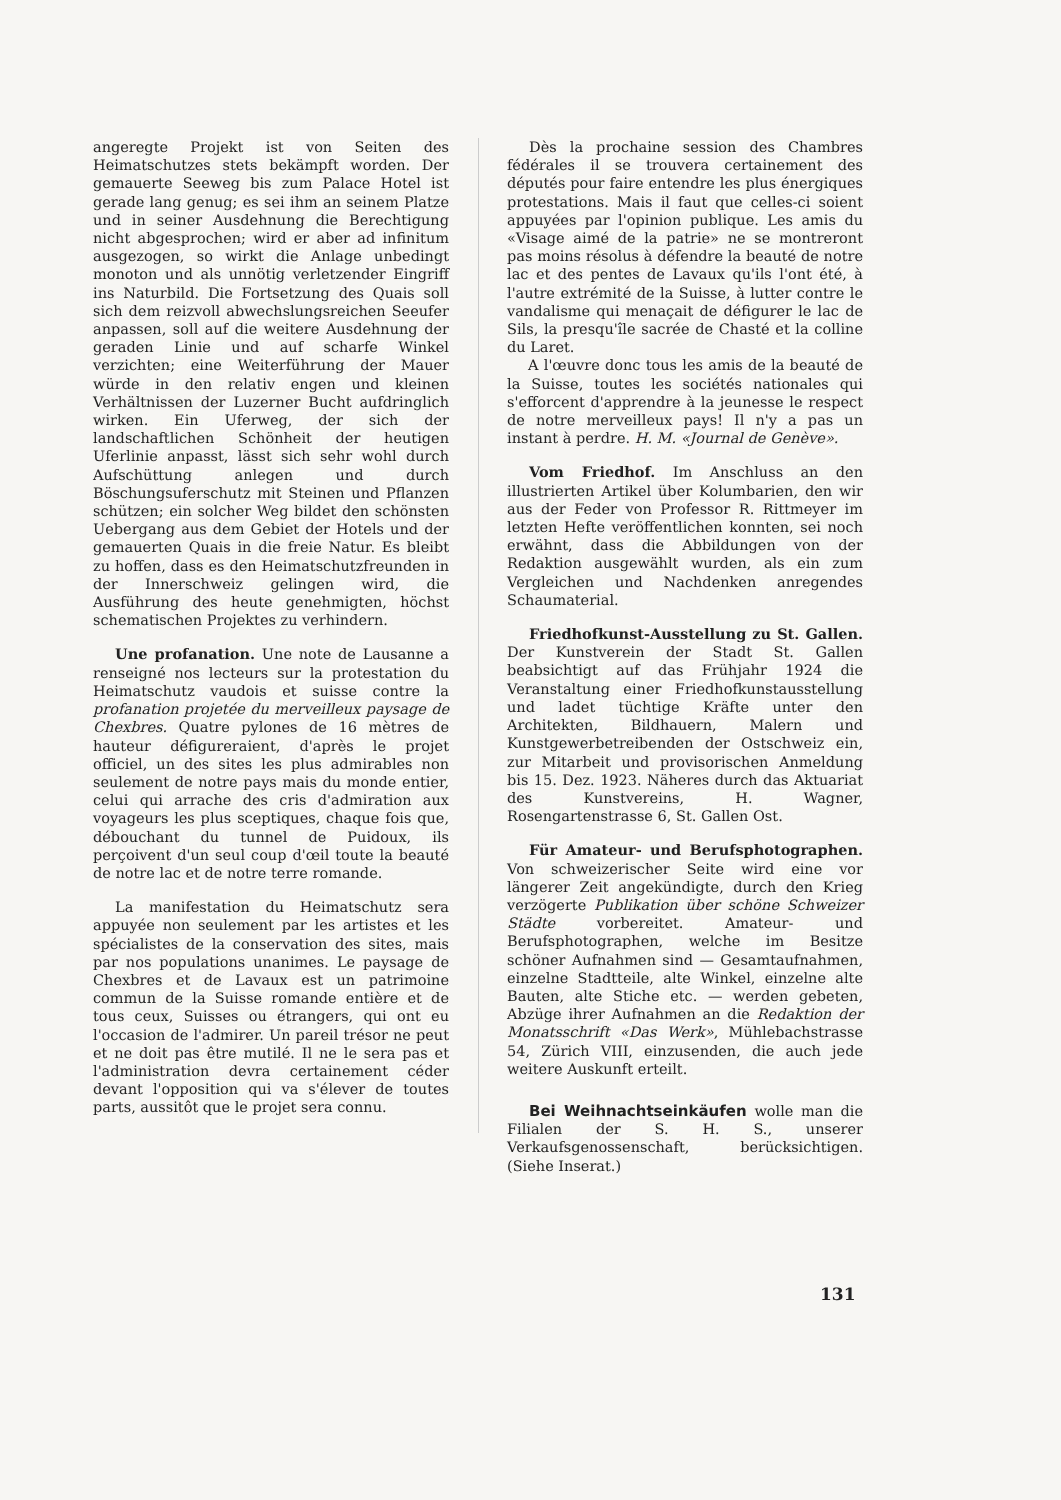angeregte Projekt ist von Seiten des Heimatschutzes stets bekämpft worden. Der gemauerte Seeweg bis zum Palace Hotel ist gerade lang genug; es sei ihm an seinem Platze und in seiner Ausdehnung die Berechtigung nicht abgesprochen; wird er aber ad infinitum ausgezogen, so wirkt die Anlage unbedingt monoton und als unnötig verletzender Eingriff ins Naturbild. Die Fortsetzung des Quais soll sich dem reizvoll abwechslungsreichen Seeufer anpassen, soll auf die weitere Ausdehnung der geraden Linie und auf scharfe Winkel verzichten; eine Weiterführung der Mauer würde in den relativ engen und kleinen Verhältnissen der Luzerner Bucht aufdringlich wirken. Ein Uferweg, der sich der landschaftlichen Schönheit der heutigen Uferlinie anpasst, lässt sich sehr wohl durch Aufschüttung anlegen und durch Böschungsuferschutz mit Steinen und Pflanzen schützen; ein solcher Weg bildet den schönsten Uebergang aus dem Gebiet der Hotels und der gemauerten Quais in die freie Natur. Es bleibt zu hoffen, dass es den Heimatschutzfreunden in der Innerschweiz gelingen wird, die Ausführung des heute genehmigten, höchst schematischen Projektes zu verhindern.
Une profanation. Une note de Lausanne a renseigné nos lecteurs sur la protestation du Heimatschutz vaudois et suisse contre la profanation projetée du merveilleux paysage de Chexbres. Quatre pylones de 16 mètres de hauteur défigureraient, d'après le projet officiel, un des sites les plus admirables non seulement de notre pays mais du monde entier, celui qui arrache des cris d'admiration aux voyageurs les plus sceptiques, chaque fois que, débouchant du tunnel de Puidoux, ils perçoivent d'un seul coup d'œil toute la beauté de notre lac et de notre terre romande.
La manifestation du Heimatschutz sera appuyée non seulement par les artistes et les spécialistes de la conservation des sites, mais par nos populations unanimes. Le paysage de Chexbres et de Lavaux est un patrimoine commun de la Suisse romande entière et de tous ceux, Suisses ou étrangers, qui ont eu l'occasion de l'admirer. Un pareil trésor ne peut et ne doit pas être mutilé. Il ne le sera pas et l'administration devra certainement céder devant l'opposition qui va s'élever de toutes parts, aussitôt que le projet sera connu.
Dès la prochaine session des Chambres fédérales il se trouvera certainement des députés pour faire entendre les plus énergiques protestations. Mais il faut que celles-ci soient appuyées par l'opinion publique. Les amis du «Visage aimé de la patrie» ne se montreront pas moins résolus à défendre la beauté de notre lac et des pentes de Lavaux qu'ils l'ont été, à l'autre extrémité de la Suisse, à lutter contre le vandalisme qui menaçait de défigurer le lac de Sils, la presqu'île sacrée de Chasté et la colline du Laret.
A l'œuvre donc tous les amis de la beauté de la Suisse, toutes les sociétés nationales qui s'efforcent d'apprendre à la jeunesse le respect de notre merveilleux pays! Il n'y a pas un instant à perdre. H. M. «Journal de Genève».
Vom Friedhof. Im Anschluss an den illustrierten Artikel über Kolumbarien, den wir aus der Feder von Professor R. Rittmeyer im letzten Hefte veröffentlichen konnten, sei noch erwähnt, dass die Abbildungen von der Redaktion ausgewählt wurden, als ein zum Vergleichen und Nachdenken anregendes Schaumaterial.
Friedhofkunst-Ausstellung zu St. Gallen. Der Kunstverein der Stadt St. Gallen beabsichtigt auf das Frühjahr 1924 die Veranstaltung einer Friedhofkunstausstellung und ladet tüchtige Kräfte unter den Architekten, Bildhauern, Malern und Kunstgewerbetreibenden der Ostschweiz ein, zur Mitarbeit und provisorischen Anmeldung bis 15. Dez. 1923. Näheres durch das Aktuariat des Kunstvereins, H. Wagner, Rosengartenstrasse 6, St. Gallen Ost.
Für Amateur- und Berufsphotographen. Von schweizerischer Seite wird eine vor längerer Zeit angekündigte, durch den Krieg verzögerte Publikation über schöne Schweizer Städte vorbereitet. Amateur- und Berufsphotographen, welche im Besitze schöner Aufnahmen sind — Gesamtaufnahmen, einzelne Stadtteile, alte Winkel, einzelne alte Bauten, alte Stiche etc. — werden gebeten, Abzüge ihrer Aufnahmen an die Redaktion der Monatsschrift «Das Werk», Mühlebachstrasse 54, Zürich VIII, einzusenden, die auch jede weitere Auskunft erteilt.
Bei Weihnachtseinkäufen wolle man die Filialen der S. H. S., unserer Verkaufsgenossenschaft, berücksichtigen. (Siehe Inserat.)
131